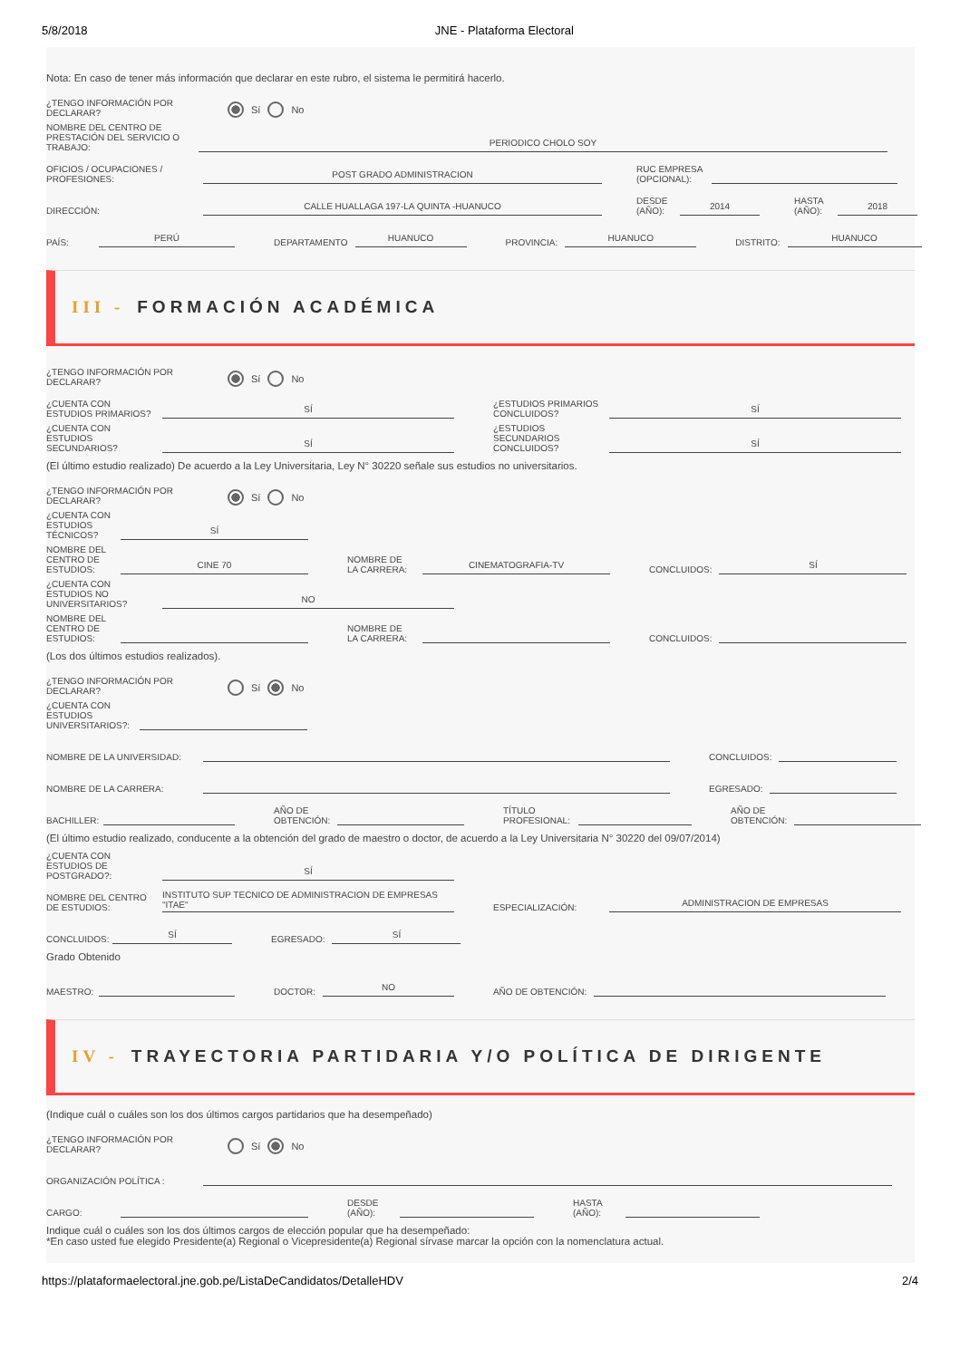5/8/2018 JNE - Plataforma Electoral
Nota: En caso de tener más información que declarar en este rubro, el sistema le permitirá hacerlo.
¿TENGO INFORMACIÓN POR DECLARAR?
Sí No
NOMBRE DEL CENTRO DE PRESTACIÓN DEL SERVICIO O TRABAJO:
PERIODICO CHOLO SOY
OFICIOS / OCUPACIONES / PROFESIONES:
POST GRADO ADMINISTRACION
RUC EMPRESA (OPCIONAL):
DIRECCIÓN:
CALLE HUALLAGA 197-LA QUINTA -HUANUCO
DESDE (AÑO):
2014
HASTA (AÑO):
2018
PAÍS:
PERÚ
DEPARTAMENTO
HUANUCO
PROVINCIA:
HUANUCO
DISTRITO:
HUANUCO
III - FORMACIÓN ACADÉMICA
¿TENGO INFORMACIÓN POR DECLARAR?
Sí No
¿CUENTA CON ESTUDIOS PRIMARIOS?
SÍ
¿ESTUDIOS PRIMARIOS CONCLUIDOS?
SÍ
¿CUENTA CON ESTUDIOS SECUNDARIOS?
SÍ
¿ESTUDIOS SECUNDARIOS CONCLUIDOS?
SÍ
(El último estudio realizado) De acuerdo a la Ley Universitaria, Ley N° 30220 señale sus estudios no universitarios.
¿TENGO INFORMACIÓN POR DECLARAR?
Sí No
¿CUENTA CON ESTUDIOS TÉCNICOS?
SÍ
NOMBRE DEL CENTRO DE ESTUDIOS:
CINE 70
NOMBRE DE LA CARRERA:
CINEMATOGRAFIA-TV
CONCLUIDOS:
SÍ
¿CUENTA CON ESTUDIOS NO UNIVERSITARIOS?
NO
NOMBRE DEL CENTRO DE ESTUDIOS:
NOMBRE DE LA CARRERA:
CONCLUIDOS:
(Los dos últimos estudios realizados).
¿TENGO INFORMACIÓN POR DECLARAR?
Sí No
¿CUENTA CON ESTUDIOS UNIVERSITARIOS?:
NOMBRE DE LA UNIVERSIDAD:
CONCLUIDOS:
NOMBRE DE LA CARRERA:
EGRESADO:
BACHILLER:
AÑO DE OBTENCIÓN:
TÍTULO PROFESIONAL:
AÑO DE OBTENCIÓN:
(El último estudio realizado, conducente a la obtención del grado de maestro o doctor, de acuerdo a la Ley Universitaria N° 30220 del 09/07/2014)
¿CUENTA CON ESTUDIOS DE POSTGRADO?:
SÍ
NOMBRE DEL CENTRO DE ESTUDIOS:
INSTITUTO SUP TECNICO DE ADMINISTRACION DE EMPRESAS "ITAE"
ESPECIALIZACIÓN:
ADMINISTRACION DE EMPRESAS
CONCLUIDOS:
SÍ
EGRESADO:
SÍ
Grado Obtenido
MAESTRO:
DOCTOR:
NO
AÑO DE OBTENCIÓN:
IV - TRAYECTORIA PARTIDARIA Y/O POLÍTICA DE DIRIGENTE
(Indique cuál o cuáles son los dos últimos cargos partidarios que ha desempeñado)
¿TENGO INFORMACIÓN POR DECLARAR?
Sí No
ORGANIZACIÓN POLÍTICA :
CARGO:
DESDE (AÑO):
HASTA (AÑO):
Indique cuál o cuáles son los dos últimos cargos de elección popular que ha desempeñado:
*En caso usted fue elegido Presidente(a) Regional o Vicepresidente(a) Regional sírvase marcar la opción con la nomenclatura actual.
https://plataformaelectoral.jne.gob.pe/ListaDeCandidatos/DetalleHDV 2/4